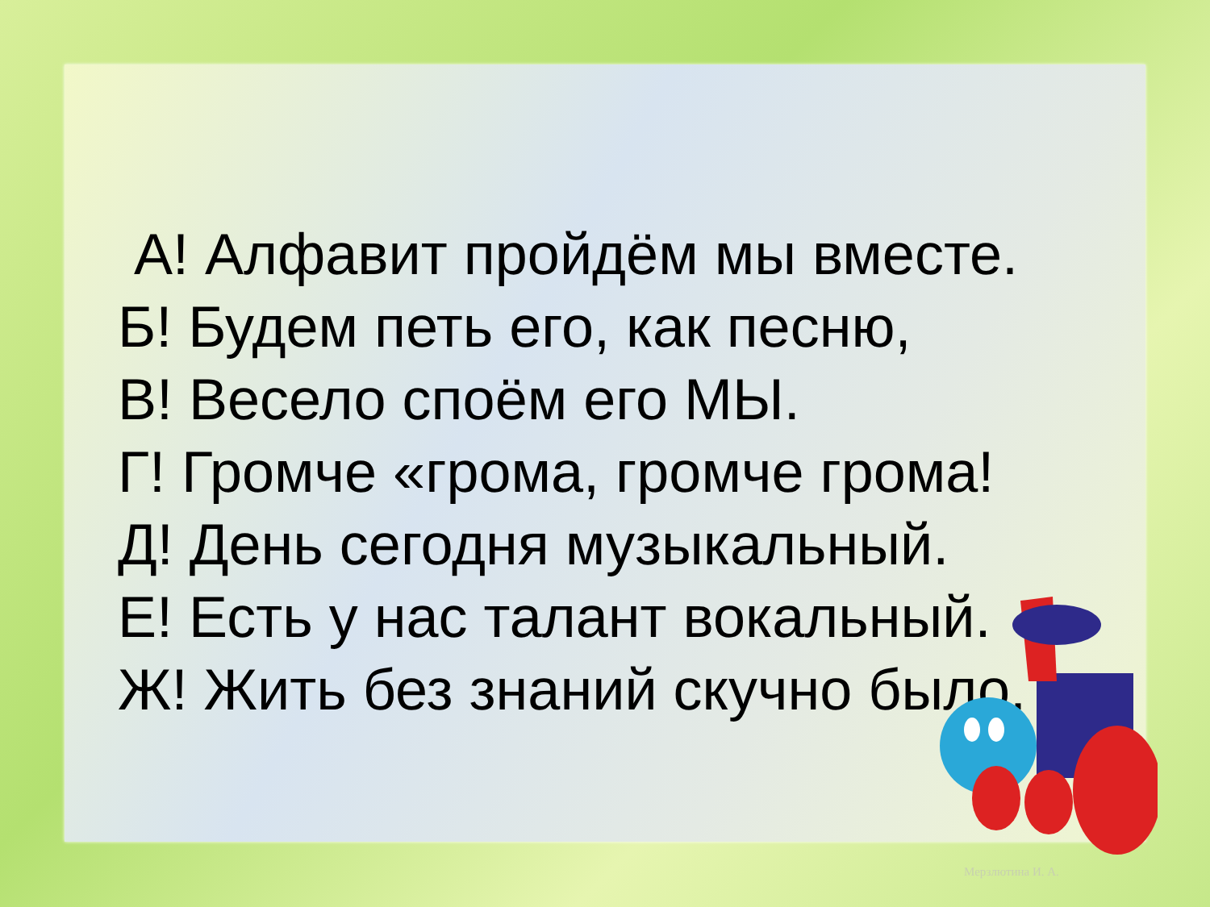А! Алфавит пройдём мы вместе.
Б! Будем петь его, как песню,
В! Весело споём его МЫ.
Г! Громче «грома, громче грома!
Д! День сегодня музыкальный.
Е! Есть у нас талант вокальный.
Ж! Жить без знаний скучно было.
Мерзлютина И. А.